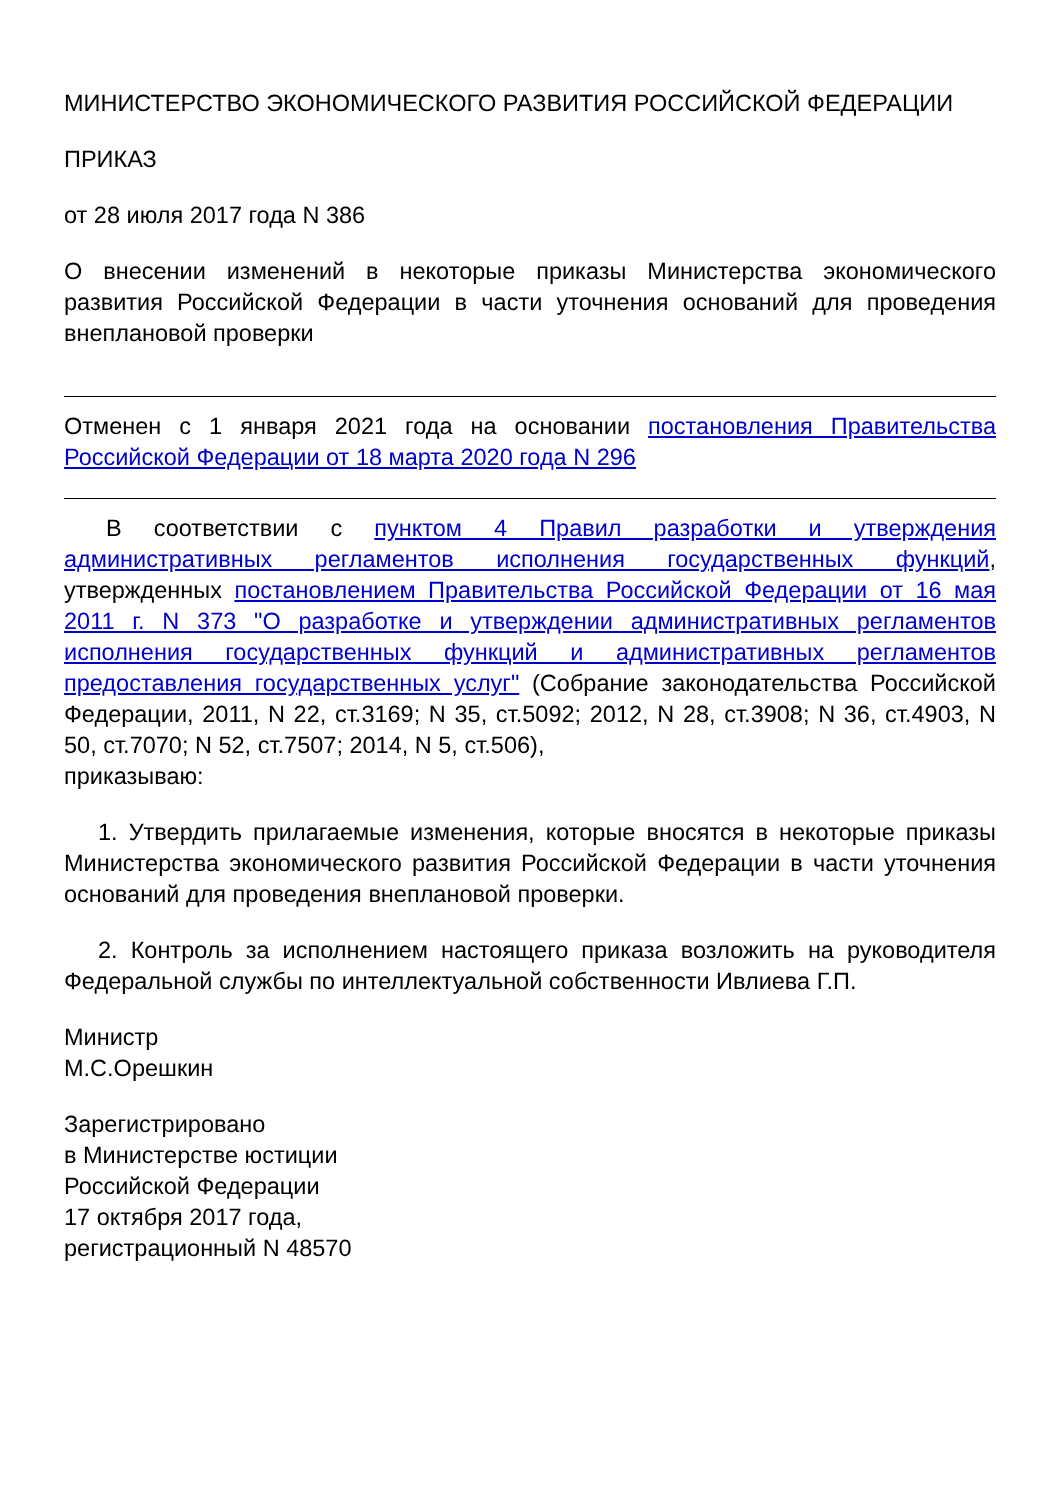МИНИСТЕРСТВО ЭКОНОМИЧЕСКОГО РАЗВИТИЯ РОССИЙСКОЙ ФЕДЕРАЦИИ
ПРИКАЗ
от 28 июля 2017 года N 386
О внесении изменений в некоторые приказы Министерства экономического развития Российской Федерации в части уточнения оснований для проведения внеплановой проверки
Отменен с 1 января 2021 года на основании постановления Правительства Российской Федерации от 18 марта 2020 года N 296
В соответствии с пунктом 4 Правил разработки и утверждения административных регламентов исполнения государственных функций, утвержденных постановлением Правительства Российской Федерации от 16 мая 2011 г. N 373 "О разработке и утверждении административных регламентов исполнения государственных функций и административных регламентов предоставления государственных услуг" (Собрание законодательства Российской Федерации, 2011, N 22, ст.3169; N 35, ст.5092; 2012, N 28, ст.3908; N 36, ст.4903, N 50, ст.7070; N 52, ст.7507; 2014, N 5, ст.506),
приказываю:
1. Утвердить прилагаемые изменения, которые вносятся в некоторые приказы Министерства экономического развития Российской Федерации в части уточнения оснований для проведения внеплановой проверки.
2. Контроль за исполнением настоящего приказа возложить на руководителя Федеральной службы по интеллектуальной собственности Ивлиева Г.П.
Министр
М.С.Орешкин
Зарегистрировано
в Министерстве юстиции
Российской Федерации
17 октября 2017 года,
регистрационный N 48570